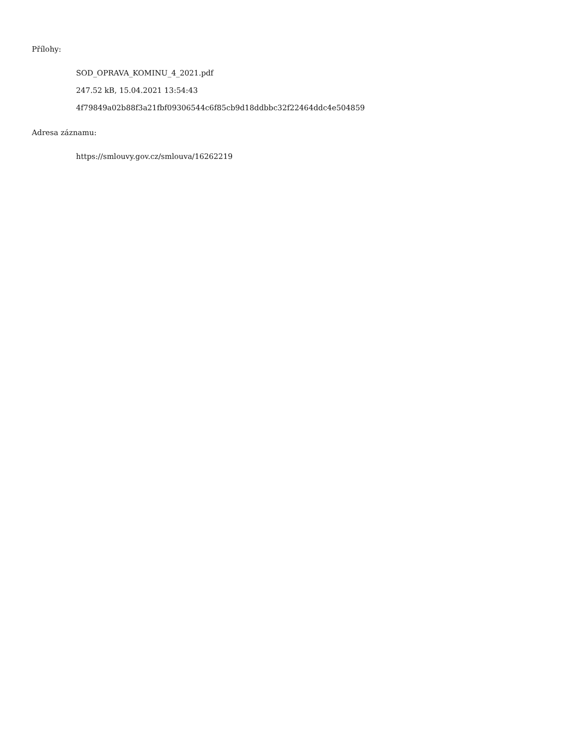Přílohy:
SOD_OPRAVA_KOMINU_4_2021.pdf
247.52 kB, 15.04.2021 13:54:43
4f79849a02b88f3a21fbf09306544c6f85cb9d18ddbbc32f22464ddc4e504859
Adresa záznamu:
https://smlouvy.gov.cz/smlouva/16262219